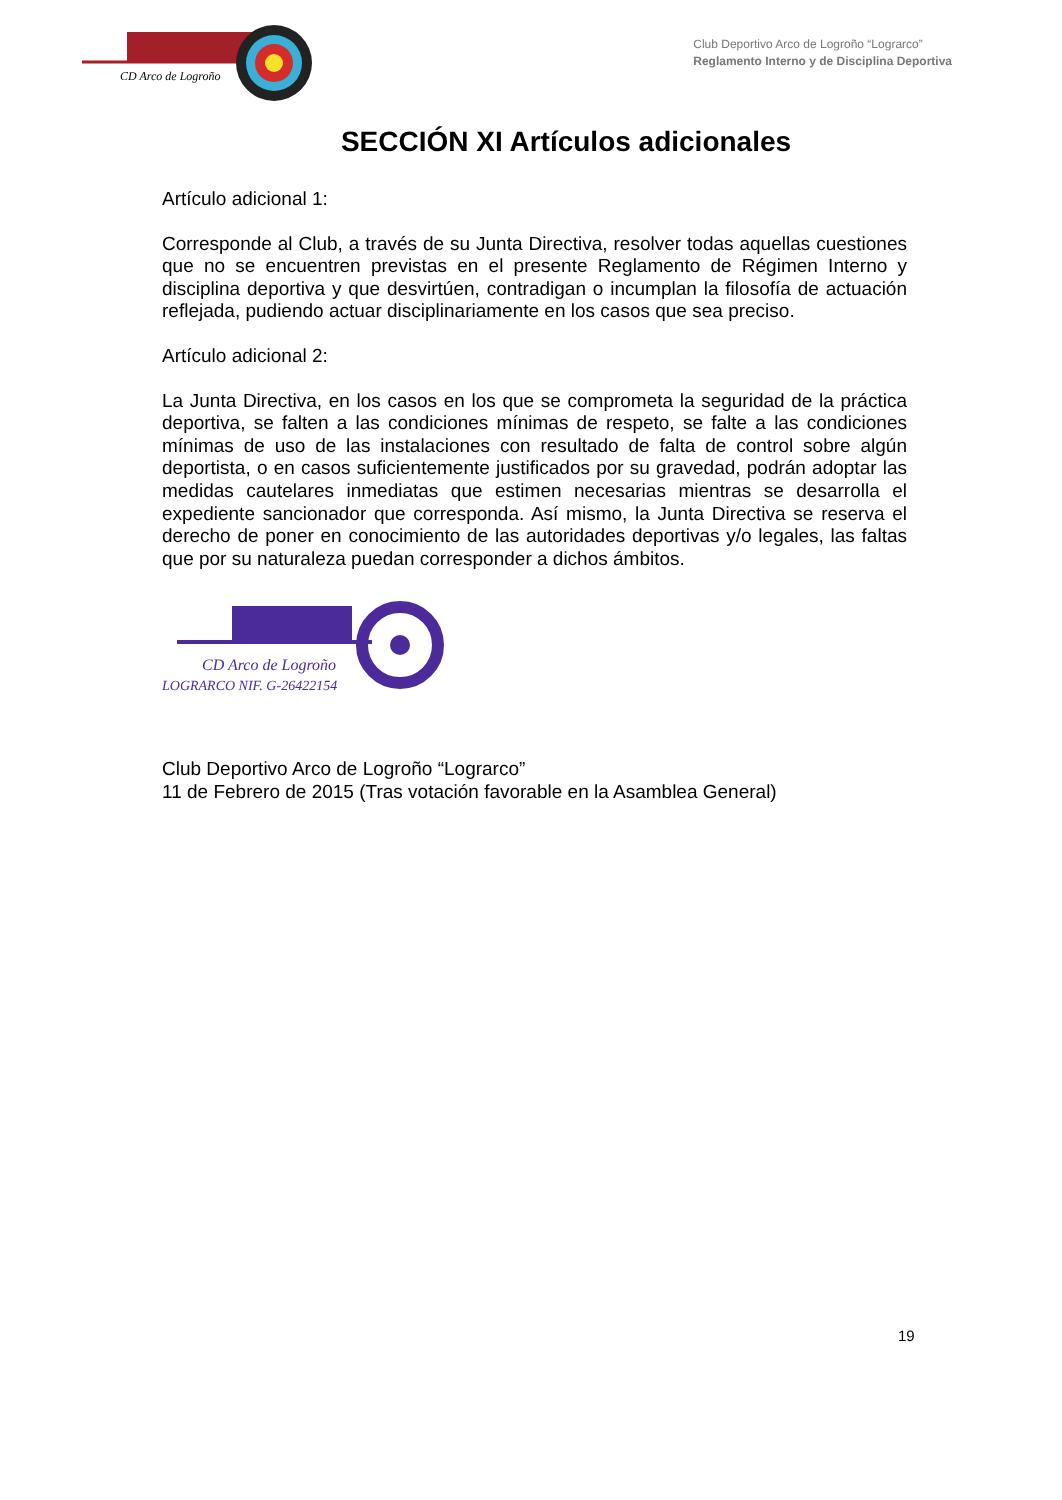CD Arco de Logroño
Club Deportivo Arco de Logroño “Lograrco”
Reglamento Interno y de Disciplina Deportiva
SECCIÓN XI Artículos adicionales
Artículo adicional 1:
Corresponde al Club, a través de su Junta Directiva, resolver todas aquellas cuestiones que no se encuentren previstas en el presente Reglamento de Régimen Interno y disciplina deportiva y que desvirtúen, contradigan o incumplan la filosofía de actuación reflejada, pudiendo actuar disciplinariamente en los casos que sea preciso.
Artículo adicional 2:
La Junta Directiva, en los casos en los que se comprometa la seguridad de la práctica deportiva, se falten a las condiciones mínimas de respeto, se falte a las condiciones mínimas de uso de las instalaciones con resultado de falta de control sobre algún deportista, o en casos suficientemente justificados por su gravedad, podrán adoptar las medidas cautelares inmediatas que estimen necesarias mientras se desarrolla el expediente sancionador que corresponda. Así mismo, la Junta Directiva se reserva el derecho de poner en conocimiento de las autoridades deportivas y/o legales, las faltas que por su naturaleza puedan corresponder a dichos ámbitos.
CD Arco de Logroño
LOGRARCO NIF. G-26422154
Club Deportivo Arco de Logroño “Lograrco”
11 de Febrero de 2015 (Tras votación favorable en la Asamblea General)
19